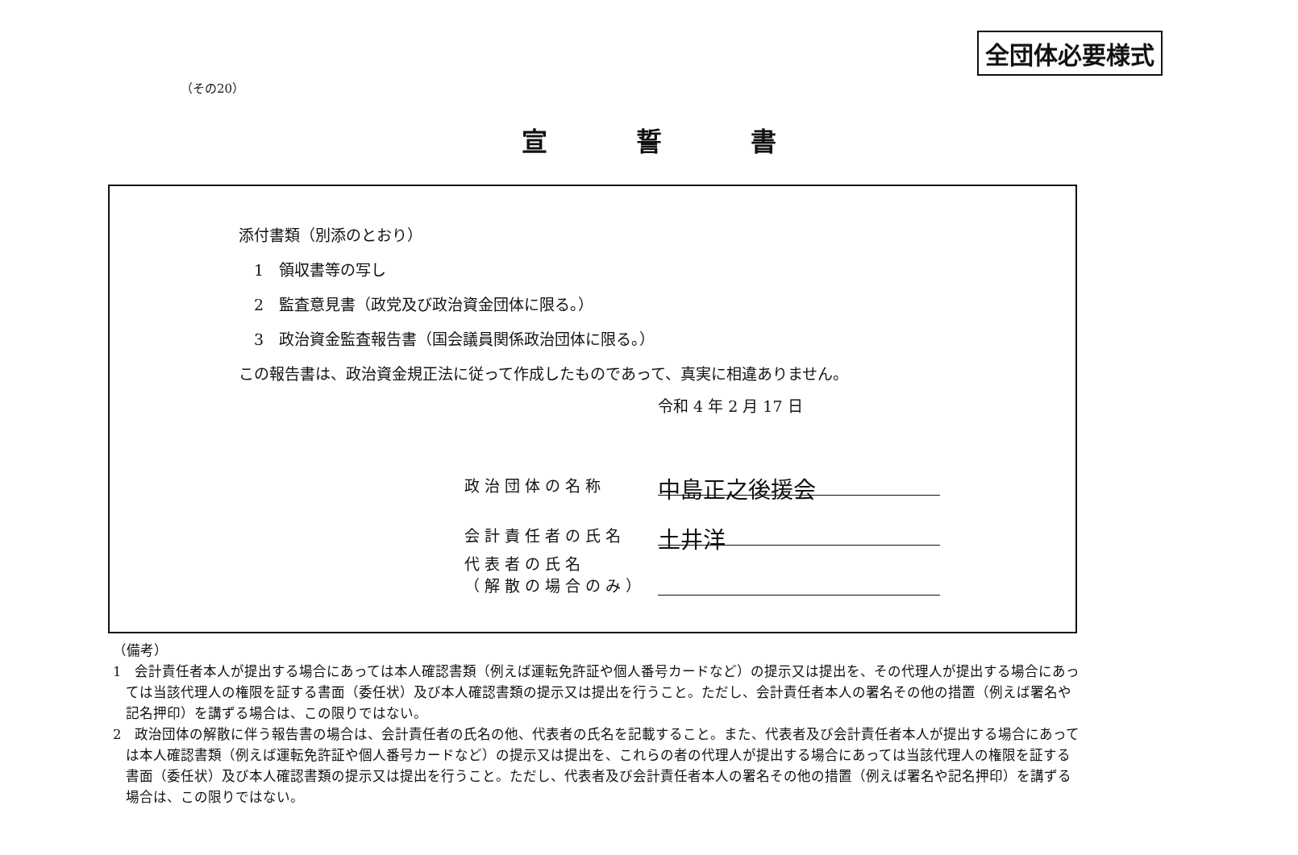全団体必要様式
（その20）
宣誓書
添付書類（別添のとおり）
　1　領収書等の写し
　2　監査意見書（政党及び政治資金団体に限る。）
　3　政治資金監査報告書（国会議員関係政治団体に限る。）
この報告書は、政治資金規正法に従って作成したものであって、真実に相違ありません。
令和 4 年 2 月 17 日
政治団体の名称 中島正之後援会
会計責任者の氏名 土井洋
代表者の氏名
（解散の場合のみ）
（備考）
1　会計責任者本人が提出する場合にあっては本人確認書類（例えば運転免許証や個人番号カードなど）の提示又は提出を、その代理人が提出する場合にあっては当該代理人の権限を証する書面（委任状）及び本人確認書類の提示又は提出を行うこと。ただし、会計責任者本人の署名その他の措置（例えば署名や記名押印）を講ずる場合は、この限りではない。
2　政治団体の解散に伴う報告書の場合は、会計責任者の氏名の他、代表者の氏名を記載すること。また、代表者及び会計責任者本人が提出する場合にあっては本人確認書類（例えば運転免許証や個人番号カードなど）の提示又は提出を、これらの者の代理人が提出する場合にあっては当該代理人の権限を証する書面（委任状）及び本人確認書類の提示又は提出を行うこと。ただし、代表者及び会計責任者本人の署名その他の措置（例えば署名や記名押印）を講ずる場合は、この限りではない。